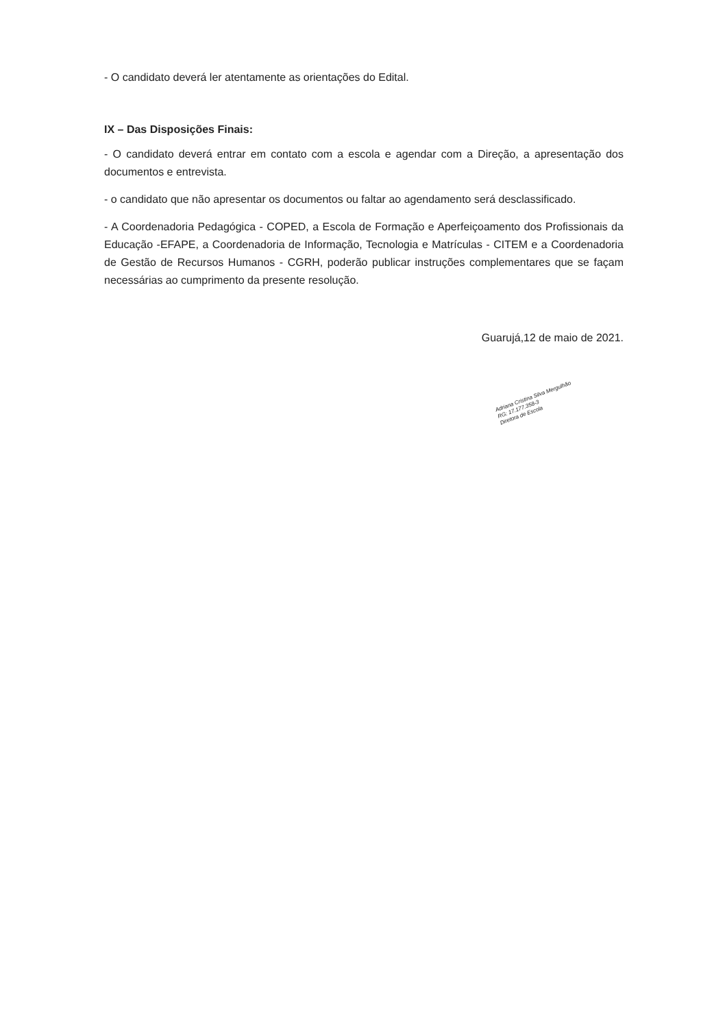- O candidato deverá ler atentamente as orientações do Edital.
IX – Das Disposições Finais:
- O candidato deverá entrar em contato com a escola e agendar com a Direção, a apresentação dos documentos e entrevista.
- o candidato que não apresentar os documentos ou faltar ao agendamento será desclassificado.
- A Coordenadoria Pedagógica - COPED, a Escola de Formação e Aperfeiçoamento dos Profissionais da Educação -EFAPE, a Coordenadoria de Informação, Tecnologia e Matrículas - CITEM e a Coordenadoria de Gestão de Recursos Humanos - CGRH, poderão publicar instruções complementares que se façam necessárias ao cumprimento da presente resolução.
Guarujá,12 de maio de 2021.
Adriana Cristina Silva Mergulhão
RG: 17.177.358-3
Diretora de Escola